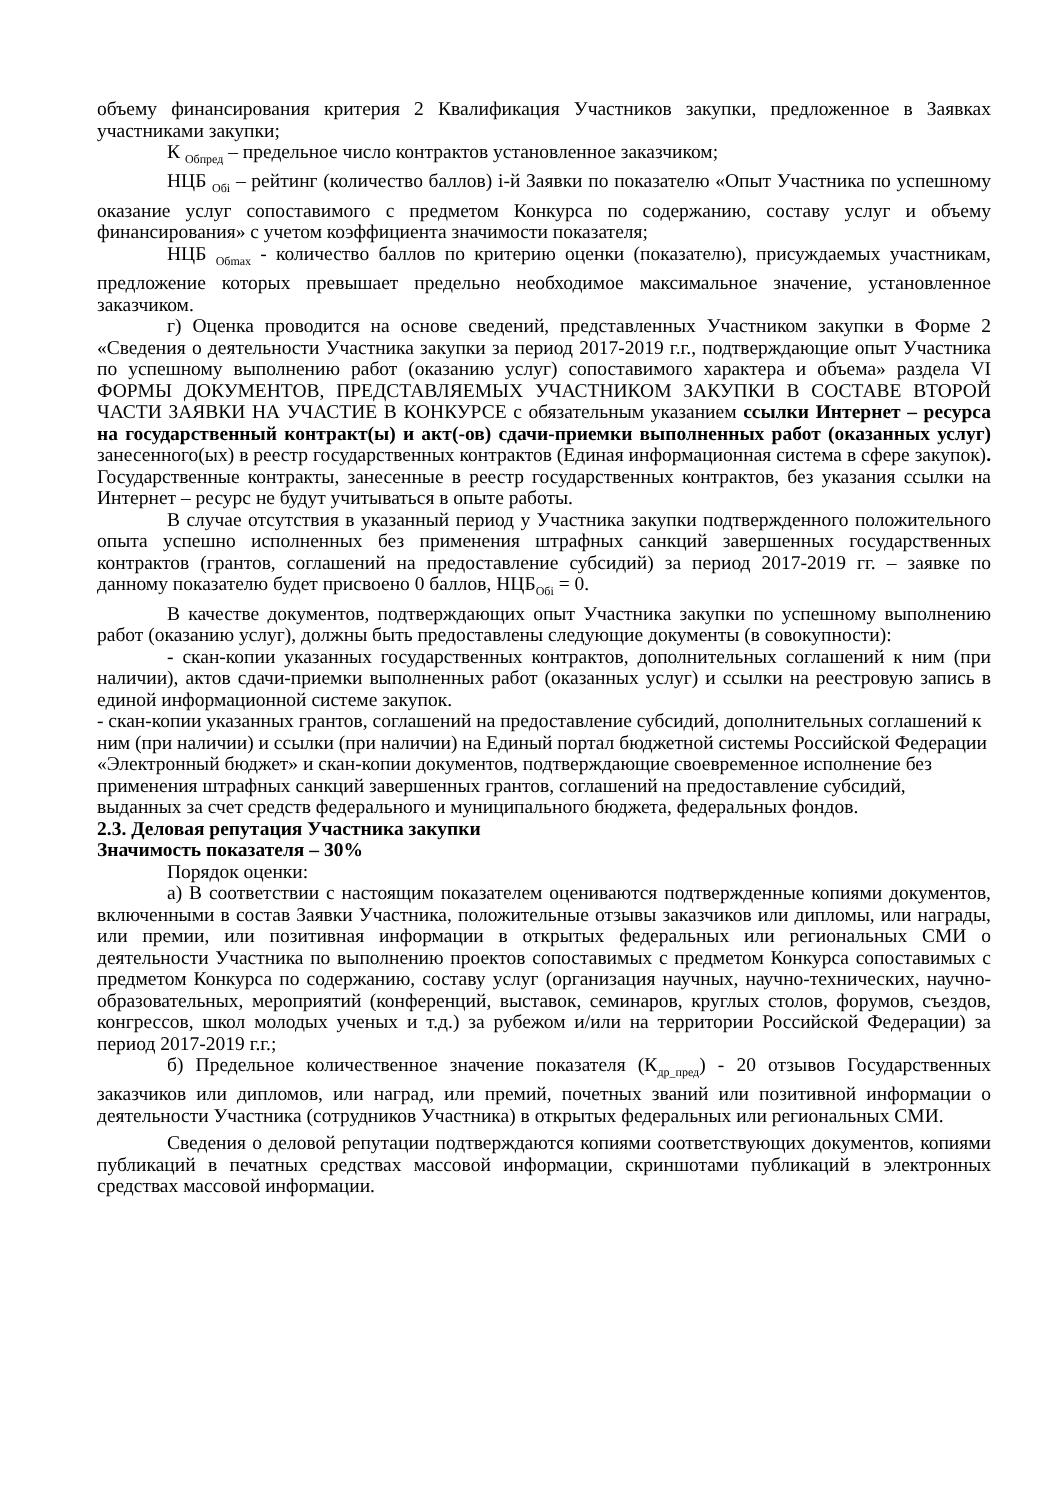объему финансирования критерия 2 Квалификация Участников закупки, предложенное в Заявках участниками закупки;
К <sub>Обпред</sub> – предельное число контрактов установленное заказчиком;
НЦБ <sub>Обi</sub> – рейтинг (количество баллов) i-й Заявки по показателю «Опыт Участника по успешному оказание услуг сопоставимого с предметом Конкурса по содержанию, составу услуг и объему финансирования» с учетом коэффициента значимости показателя;
НЦБ <sub>Обmax</sub> - количество баллов по критерию оценки (показателю), присуждаемых участникам, предложение которых превышает предельно необходимое максимальное значение, установленное заказчиком.
г) Оценка проводится на основе сведений, представленных Участником закупки в Форме 2 «Сведения о деятельности Участника закупки за период 2017-2019 г.г., подтверждающие опыт Участника по успешному выполнению работ (оказанию услуг) сопоставимого характера и объема» раздела VI ФОРМЫ ДОКУМЕНТОВ, ПРЕДСТАВЛЯЕМЫХ УЧАСТНИКОМ ЗАКУПКИ В СОСТАВЕ ВТОРОЙ ЧАСТИ ЗАЯВКИ НА УЧАСТИЕ В КОНКУРСЕ с обязательным указанием ссылки Интернет – ресурса на государственный контракт(ы) и акт(-ов) сдачи-приемки выполненных работ (оказанных услуг) занесенного(ых) в реестр государственных контрактов (Единая информационная система в сфере закупок). Государственные контракты, занесенные в реестр государственных контрактов, без указания ссылки на Интернет – ресурс не будут учитываться в опыте работы.
В случае отсутствия в указанный период у Участника закупки подтвержденного положительного опыта успешно исполненных без применения штрафных санкций завершенных государственных контрактов (грантов, соглашений на предоставление субсидий) за период 2017-2019 гг. – заявке по данному показателю будет присвоено 0 баллов, НЦБ<sub>Обi</sub> = 0.
В качестве документов, подтверждающих опыт Участника закупки по успешному выполнению работ (оказанию услуг), должны быть предоставлены следующие документы (в совокупности):
- скан-копии указанных государственных контрактов, дополнительных соглашений к ним (при наличии), актов сдачи-приемки выполненных работ (оказанных услуг) и ссылки на реестровую запись в единой информационной системе закупок.
- скан-копии указанных грантов, соглашений на предоставление субсидий, дополнительных соглашений к ним (при наличии) и ссылки (при наличии) на Единый портал бюджетной системы Российской Федерации «Электронный бюджет» и скан-копии документов, подтверждающие своевременное исполнение без применения штрафных санкций завершенных грантов, соглашений на предоставление субсидий, выданных за счет средств федерального и муниципального бюджета, федеральных фондов.
2.3. Деловая репутация Участника закупки
Значимость показателя – 30%
Порядок оценки:
а) В соответствии с настоящим показателем оцениваются подтвержденные копиями документов, включенными в состав Заявки Участника, положительные отзывы заказчиков или дипломы, или награды, или премии, или позитивная информации в открытых федеральных или региональных СМИ о деятельности Участника по выполнению проектов сопоставимых с предметом Конкурса сопоставимых с предметом Конкурса по содержанию, составу услуг (организация научных, научно-технических, научно-образовательных, мероприятий (конференций, выставок, семинаров, круглых столов, форумов, съездов, конгрессов, школ молодых ученых и т.д.) за рубежом и/или на территории Российской Федерации) за период 2017-2019 г.г.;
б) Предельное количественное значение показателя (К<sub>др_пред</sub>) - 20 отзывов Государственных заказчиков или дипломов, или наград, или премий, почетных званий или позитивной информации о деятельности Участника (сотрудников Участника) в открытых федеральных или региональных СМИ.
Сведения о деловой репутации подтверждаются копиями соответствующих документов, копиями публикаций в печатных средствах массовой информации, скриншотами публикаций в электронных средствах массовой информации.